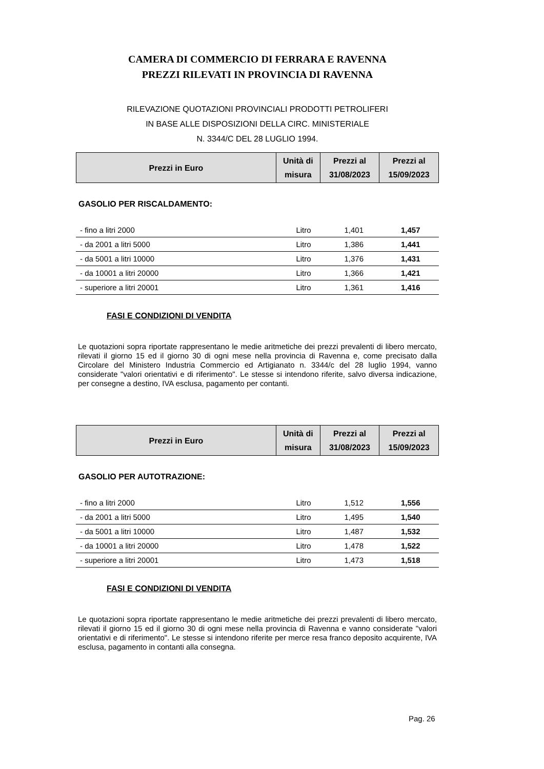CAMERA DI COMMERCIO DI FERRARA E RAVENNA
PREZZI RILEVATI IN PROVINCIA DI RAVENNA
RILEVAZIONE QUOTAZIONI PROVINCIALI PRODOTTI PETROLIFERI
IN BASE ALLE DISPOSIZIONI DELLA CIRC. MINISTERIALE
N. 3344/C DEL 28 LUGLIO 1994.
| Prezzi in Euro | Unità di misura | Prezzi al 31/08/2023 | Prezzi al 15/09/2023 |
| --- | --- | --- | --- |
GASOLIO PER RISCALDAMENTO:
| - fino a litri 2000 | Litro | 1,401 | 1,457 |
| - da 2001 a litri 5000 | Litro | 1,386 | 1,441 |
| - da 5001 a litri 10000 | Litro | 1,376 | 1,431 |
| - da 10001 a litri 20000 | Litro | 1,366 | 1,421 |
| - superiore a litri 20001 | Litro | 1,361 | 1,416 |
FASI E CONDIZIONI DI VENDITA
Le quotazioni sopra riportate rappresentano le medie aritmetiche dei prezzi prevalenti di libero mercato, rilevati il giorno 15 ed il giorno 30 di ogni mese nella provincia di Ravenna e, come precisato dalla Circolare del Ministero Industria Commercio ed Artigianato n. 3344/c del 28 luglio 1994, vanno considerate "valori orientativi e di riferimento". Le stesse si intendono riferite, salvo diversa indicazione, per consegne a destino, IVA esclusa, pagamento per contanti.
| Prezzi in Euro | Unità di misura | Prezzi al 31/08/2023 | Prezzi al 15/09/2023 |
| --- | --- | --- | --- |
GASOLIO PER AUTOTRAZIONE:
| - fino a litri 2000 | Litro | 1,512 | 1,556 |
| - da 2001 a litri 5000 | Litro | 1,495 | 1,540 |
| - da 5001 a litri 10000 | Litro | 1,487 | 1,532 |
| - da 10001 a litri 20000 | Litro | 1,478 | 1,522 |
| - superiore a litri 20001 | Litro | 1,473 | 1,518 |
FASI E CONDIZIONI DI VENDITA
Le quotazioni sopra riportate rappresentano le medie aritmetiche dei prezzi prevalenti di libero mercato, rilevati il giorno 15 ed il giorno 30 di ogni mese nella provincia di Ravenna e vanno considerate "valori orientativi e di riferimento". Le stesse si intendono riferite per merce resa franco deposito acquirente, IVA esclusa, pagamento in contanti alla consegna.
Pag. 26